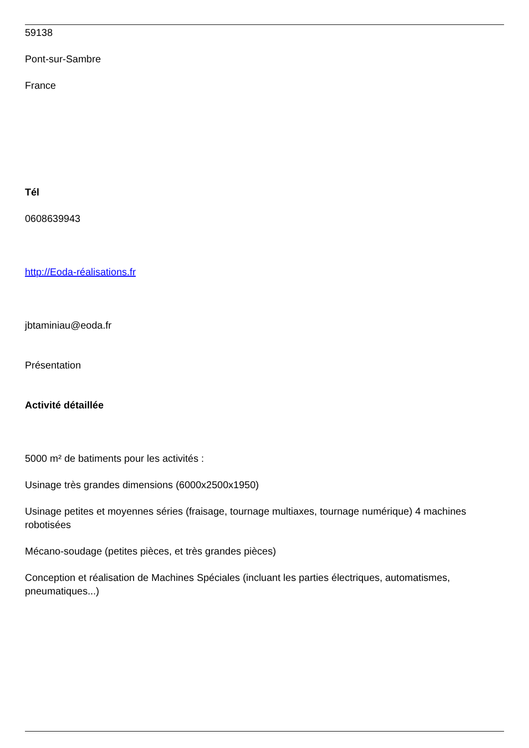59138
Pont-sur-Sambre
France
Tél
0608639943
http://Eoda-réalisations.fr
jbtaminiau@eoda.fr
Présentation
Activité détaillée
5000 m² de batiments pour les activités :
Usinage très grandes dimensions (6000x2500x1950)
Usinage petites et moyennes séries (fraisage, tournage multiaxes, tournage numérique) 4 machines robotisées
Mécano-soudage (petites pièces, et très grandes pièces)
Conception et réalisation de Machines Spéciales (incluant les parties électriques, automatismes, pneumatiques...)